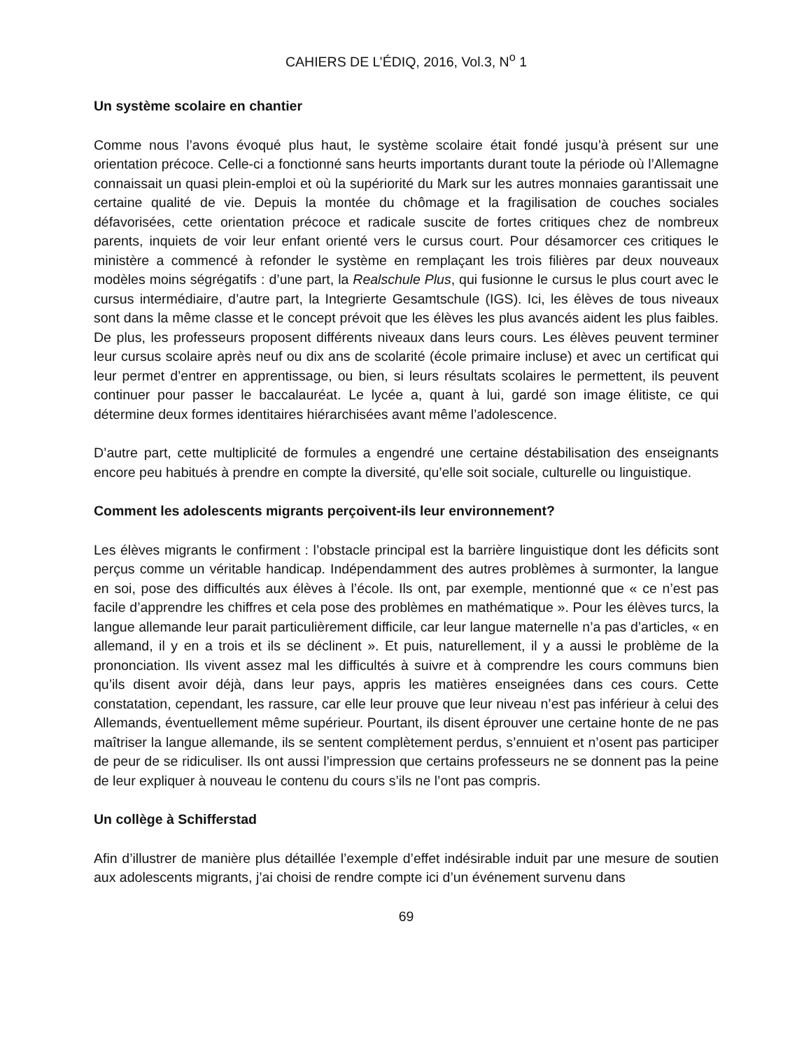CAHIERS DE L’ÉDIQ, 2016, Vol.3, N<sup>o</sup> 1
Un système scolaire en chantier
Comme nous l’avons évoqué plus haut, le système scolaire était fondé jusqu’à présent sur une orientation précoce. Celle-ci a fonctionné sans heurts importants durant toute la période où l’Allemagne connaissait un quasi plein-emploi et où la supériorité du Mark sur les autres monnaies garantissait une certaine qualité de vie. Depuis la montée du chômage et la fragilisation de couches sociales défavorisées, cette orientation précoce et radicale suscite de fortes critiques chez de nombreux parents, inquiets de voir leur enfant orienté vers le cursus court. Pour désamorcer ces critiques le ministère a commencé à refonder le système en remplaçant les trois filières par deux nouveaux modèles moins ségrégatifs : d’une part, la Realschule Plus, qui fusionne le cursus le plus court avec le cursus intermédiaire, d’autre part, la Integrierte Gesamtschule (IGS). Ici, les élèves de tous niveaux sont dans la même classe et le concept prévoit que les élèves les plus avancés aident les plus faibles. De plus, les professeurs proposent différents niveaux dans leurs cours. Les élèves peuvent terminer leur cursus scolaire après neuf ou dix ans de scolarité (école primaire incluse) et avec un certificat qui leur permet d’entrer en apprentissage, ou bien, si leurs résultats scolaires le permettent, ils peuvent continuer pour passer le baccalauréat. Le lycée a, quant à lui, gardé son image élitiste, ce qui détermine deux formes identitaires hiérarchisées avant même l’adolescence.
D’autre part, cette multiplicité de formules a engendré une certaine déstabilisation des enseignants encore peu habitués à prendre en compte la diversité, qu’elle soit sociale, culturelle ou linguistique.
Comment les adolescents migrants perçoivent-ils leur environnement?
Les élèves migrants le confirment : l’obstacle principal est la barrière linguistique dont les déficits sont perçus comme un véritable handicap. Indépendamment des autres problèmes à surmonter, la langue en soi, pose des difficultés aux élèves à l’école. Ils ont, par exemple, mentionné que « ce n’est pas facile d’apprendre les chiffres et cela pose des problèmes en mathématique ». Pour les élèves turcs, la langue allemande leur parait particulièrement difficile, car leur langue maternelle n’a pas d’articles, « en allemand, il y en a trois et ils se déclinent ». Et puis, naturellement, il y a aussi le problème de la prononciation. Ils vivent assez mal les difficultés à suivre et à comprendre les cours communs bien qu’ils disent avoir déjà, dans leur pays, appris les matières enseignées dans ces cours. Cette constatation, cependant, les rassure, car elle leur prouve que leur niveau n’est pas inférieur à celui des Allemands, éventuellement même supérieur. Pourtant, ils disent éprouver une certaine honte de ne pas maîtriser la langue allemande, ils se sentent complètement perdus, s’ennuient et n’osent pas participer de peur de se ridiculiser. Ils ont aussi l’impression que certains professeurs ne se donnent pas la peine de leur expliquer à nouveau le contenu du cours s’ils ne l’ont pas compris.
Un collège à Schifferstad
Afin d’illustrer de manière plus détaillée l’exemple d’effet indésirable induit par une mesure de soutien aux adolescents migrants, j’ai choisi de rendre compte ici d’un événement survenu dans
69